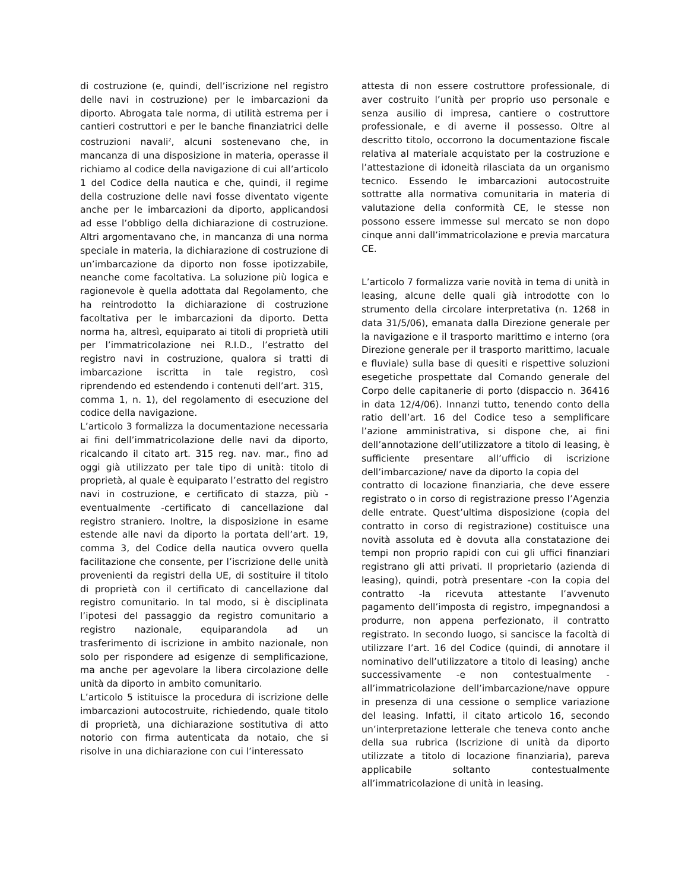di costruzione (e, quindi, dell’iscrizione nel registro delle navi in costruzione) per le imbarcazioni da diporto. Abrogata tale norma, di utilità estrema per i cantieri costruttori e per le banche finanziatrici delle costruzioni navali<sup>2</sup>, alcuni sostenevano che, in mancanza di una disposizione in materia, operasse il richiamo al codice della navigazione di cui all’articolo 1 del Codice della nautica e che, quindi, il regime della costruzione delle navi fosse diventato vigente anche per le imbarcazioni da diporto, applicandosi ad esse l’obbligo della dichiarazione di costruzione. Altri argomentavano che, in mancanza di una norma speciale in materia, la dichiarazione di costruzione di un’imbarcazione da diporto non fosse ipotizzabile, neanche come facoltativa. La soluzione più logica e ragionevole è quella adottata dal Regolamento, che ha reintrodotto la dichiarazione di costruzione facoltativa per le imbarcazioni da diporto. Detta norma ha, altresì, equiparato ai titoli di proprietà utili per l’immatricolazione nei R.I.D., l’estratto del registro navi in costruzione, qualora si tratti di imbarcazione iscritta in tale registro, così riprendendo ed estendendo i contenuti dell’art. 315,
comma 1, n. 1), del regolamento di esecuzione del codice della navigazione.
L’articolo 3 formalizza la documentazione necessaria ai fini dell’immatricolazione delle navi da diporto, ricalcando il citato art. 315 reg. nav. mar., fino ad oggi già utilizzato per tale tipo di unità: titolo di proprietà, al quale è equiparato l’estratto del registro navi in costruzione, e certificato di stazza, più -eventualmente -certificato di cancellazione dal registro straniero. Inoltre, la disposizione in esame estende alle navi da diporto la portata dell’art. 19, comma 3, del Codice della nautica ovvero quella facilitazione che consente, per l’iscrizione delle unità provenienti da registri della UE, di sostituire il titolo di proprietà con il certificato di cancellazione dal registro comunitario. In tal modo, si è disciplinata l’ipotesi del passaggio da registro comunitario a registro nazionale, equiparandola ad un trasferimento di iscrizione in ambito nazionale, non solo per rispondere ad esigenze di semplificazione, ma anche per agevolare la libera circolazione delle unità da diporto in ambito comunitario.
L’articolo 5 istituisce la procedura di iscrizione delle imbarcazioni autocostruite, richiedendo, quale titolo di proprietà, una dichiarazione sostitutiva di atto notorio con firma autenticata da notaio, che si risolve in una dichiarazione con cui l’interessato
attesta di non essere costruttore professionale, di aver costruito l’unità per proprio uso personale e senza ausilio di impresa, cantiere o costruttore professionale, e di averne il possesso. Oltre al descritto titolo, occorrono la documentazione fiscale relativa al materiale acquistato per la costruzione e l’attestazione di idoneità rilasciata da un organismo tecnico. Essendo le imbarcazioni autocostruite sottratte alla normativa comunitaria in materia di valutazione della conformità CE, le stesse non possono essere immesse sul mercato se non dopo cinque anni dall’immatricolazione e previa marcatura CE.
L’articolo 7 formalizza varie novità in tema di unità in leasing, alcune delle quali già introdotte con lo strumento della circolare interpretativa (n. 1268 in data 31/5/06), emanata dalla Direzione generale per la navigazione e il trasporto marittimo e interno (ora Direzione generale per il trasporto marittimo, lacuale e fluviale) sulla base di quesiti e rispettive soluzioni esegetiche prospettate dal Comando generale del Corpo delle capitanerie di porto (dispaccio n. 36416 in data 12/4/06). Innanzi tutto, tenendo conto della ratio dell’art. 16 del Codice teso a semplificare l’azione amministrativa, si dispone che, ai fini dell’annotazione dell’utilizzatore a titolo di leasing, è sufficiente presentare all’ufficio di iscrizione dell’imbarcazione/ nave da diporto la copia del
contratto di locazione finanziaria, che deve essere registrato o in corso di registrazione presso l’Agenzia delle entrate. Quest’ultima disposizione (copia del contratto in corso di registrazione) costituisce una novità assoluta ed è dovuta alla constatazione dei tempi non proprio rapidi con cui gli uffici finanziari registrano gli atti privati. Il proprietario (azienda di leasing), quindi, potrà presentare -con la copia del contratto -la ricevuta attestante l’avvenuto pagamento dell’imposta di registro, impegnandosi a produrre, non appena perfezionato, il contratto registrato. In secondo luogo, si sancisce la facoltà di utilizzare l’art. 16 del Codice (quindi, di annotare il nominativo dell’utilizzatore a titolo di leasing) anche successivamente -e non contestualmente -all’immatricolazione dell’imbarcazione/nave oppure in presenza di una cessione o semplice variazione del leasing. Infatti, il citato articolo 16, secondo un’interpretazione letterale che teneva conto anche della sua rubrica (Iscrizione di unità da diporto utilizzate a titolo di locazione finanziaria), pareva applicabile soltanto contestualmente all’immatricolazione di unità in leasing.